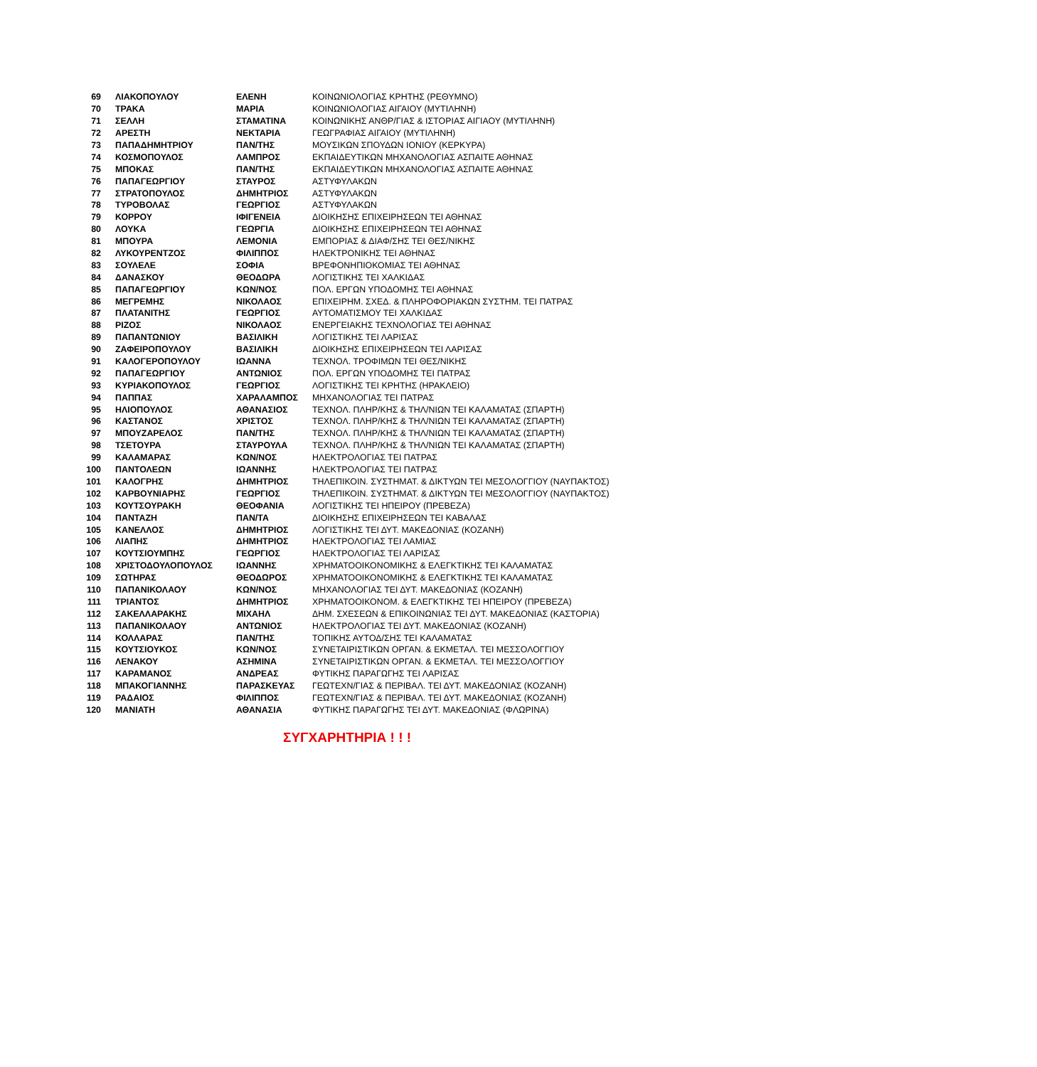| 69 | ΛΙΑΚΟΠΟΥΛΟΥ | ΕΛΕΝΗ | ΚΟΙΝΩΝΙΟΛΟΓΙΑΣ ΚΡΗΤΗΣ (ΡΕΘΥΜΝΟ) |
| 70 | ΤΡΑΚΑ | ΜΑΡΙΑ | ΚΟΙΝΩΝΙΟΛΟΓΙΑΣ ΑΙΓΑΙΟΥ (ΜΥΤΙΛΗΝΗ) |
| 71 | ΣΕΛΛΗ | ΣΤΑΜΑΤΙΝΑ | ΚΟΙΝΩΝΙΚΗΣ ΑΝΘΡ/ΓΙΑΣ & ΙΣΤΟΡΙΑΣ ΑΙΓΙΑΟΥ (ΜΥΤΙΛΗΝΗ) |
| 72 | ΑΡΕΣΤΗ | ΝΕΚΤΑΡΙΑ | ΓΕΩΓΡΑΦΙΑΣ ΑΙΓΑΙΟΥ (ΜΥΤΙΛΗΝΗ) |
| 73 | ΠΑΠΑΔΗΜΗΤΡΙΟΥ | ΠΑΝ/ΤΗΣ | ΜΟΥΣΙΚΩΝ ΣΠΟΥΔΩΝ ΙΟΝΙΟΥ (ΚΕΡΚΥΡΑ) |
| 74 | ΚΟΣΜΟΠΟΥΛΟΣ | ΛΑΜΠΡΟΣ | ΕΚΠΑΙΔΕΥΤΙΚΩΝ ΜΗΧΑΝΟΛΟΓΙΑΣ ΑΣΠΑΙΤΕ ΑΘΗΝΑΣ |
| 75 | ΜΠΟΚΑΣ | ΠΑΝ/ΤΗΣ | ΕΚΠΑΙΔΕΥΤΙΚΩΝ ΜΗΧΑΝΟΛΟΓΙΑΣ ΑΣΠΑΙΤΕ ΑΘΗΝΑΣ |
| 76 | ΠΑΠΑΓΕΩΡΓΙΟΥ | ΣΤΑΥΡΟΣ | ΑΣΤΥΦΥΛΑΚΩΝ |
| 77 | ΣΤΡΑΤΟΠΟΥΛΟΣ | ΔΗΜΗΤΡΙΟΣ | ΑΣΤΥΦΥΛΑΚΩΝ |
| 78 | ΤΥΡΟΒΟΛΑΣ | ΓΕΩΡΓΙΟΣ | ΑΣΤΥΦΥΛΑΚΩΝ |
| 79 | ΚΟΡΡΟΥ | ΙΦΙΓΕΝΕΙΑ | ΔΙΟΙΚΗΣΗΣ ΕΠΙΧΕΙΡΗΣΕΩΝ ΤΕΙ ΑΘΗΝΑΣ |
| 80 | ΛΟΥΚΑ | ΓΕΩΡΓΙΑ | ΔΙΟΙΚΗΣΗΣ ΕΠΙΧΕΙΡΗΣΕΩΝ ΤΕΙ ΑΘΗΝΑΣ |
| 81 | ΜΠΟΥΡΑ | ΛΕΜΟΝΙΑ | ΕΜΠΟΡΙΑΣ & ΔΙΑΦ/ΣΗΣ ΤΕΙ ΘΕΣ/ΝΙΚΗΣ |
| 82 | ΛΥΚΟΥΡΕΝΤΖΟΣ | ΦΙΛΙΠΠΟΣ | ΗΛΕΚΤΡΟΝΙΚΗΣ ΤΕΙ ΑΘΗΝΑΣ |
| 83 | ΣΟΥΛΕΛΕ | ΣΟΦΙΑ | ΒΡΕΦΟΝΗΠΙΟΚΟΜΙΑΣ ΤΕΙ ΑΘΗΝΑΣ |
| 84 | ΔΑΝΑΣΚΟΥ | ΘΕΟΔΩΡΑ | ΛΟΓΙΣΤΙΚΗΣ ΤΕΙ ΧΑΛΚΙΔΑΣ |
| 85 | ΠΑΠΑΓΕΩΡΓΙΟΥ | ΚΩΝ/ΝΟΣ | ΠΟΛ. ΕΡΓΩΝ ΥΠΟΔΟΜΗΣ ΤΕΙ ΑΘΗΝΑΣ |
| 86 | ΜΕΓΡΕΜΗΣ | ΝΙΚΟΛΑΟΣ | ΕΠΙΧΕΙΡΗΜ. ΣΧΕΔ. & ΠΛΗΡΟΦΟΡΙΑΚΩΝ ΣΥΣΤΗΜ. ΤΕΙ ΠΑΤΡΑΣ |
| 87 | ΠΛΑΤΑΝΙΤΗΣ | ΓΕΩΡΓΙΟΣ | ΑΥΤΟΜΑΤΙΣΜΟΥ ΤΕΙ ΧΑΛΚΙΔΑΣ |
| 88 | ΡΙΖΟΣ | ΝΙΚΟΛΑΟΣ | ΕΝΕΡΓΕΙΑΚΗΣ ΤΕΧΝΟΛΟΓΙΑΣ ΤΕΙ ΑΘΗΝΑΣ |
| 89 | ΠΑΠΑΝΤΩΝΙΟΥ | ΒΑΣΙΛΙΚΗ | ΛΟΓΙΣΤΙΚΗΣ ΤΕΙ ΛΑΡΙΣΑΣ |
| 90 | ΖΑΦΕΙΡΟΠΟΥΛΟΥ | ΒΑΣΙΛΙΚΗ | ΔΙΟΙΚΗΣΗΣ ΕΠΙΧΕΙΡΗΣΕΩΝ ΤΕΙ ΛΑΡΙΣΑΣ |
| 91 | ΚΑΛΟΓΕΡΟΠΟΥΛΟΥ | ΙΩΑΝΝΑ | ΤΕΧΝΟΛ. ΤΡΟΦΙΜΩΝ ΤΕΙ ΘΕΣ/ΝΙΚΗΣ |
| 92 | ΠΑΠΑΓΕΩΡΓΙΟΥ | ΑΝΤΩΝΙΟΣ | ΠΟΛ. ΕΡΓΩΝ ΥΠΟΔΟΜΗΣ ΤΕΙ ΠΑΤΡΑΣ |
| 93 | ΚΥΡΙΑΚΟΠΟΥΛΟΣ | ΓΕΩΡΓΙΟΣ | ΛΟΓΙΣΤΙΚΗΣ ΤΕΙ ΚΡΗΤΗΣ (ΗΡΑΚΛΕΙΟ) |
| 94 | ΠΑΠΠΑΣ | ΧΑΡΑΛΑΜΠΟΣ | ΜΗΧΑΝΟΛΟΓΙΑΣ ΤΕΙ ΠΑΤΡΑΣ |
| 95 | ΗΛΙΟΠΟΥΛΟΣ | ΑΘΑΝΑΣΙΟΣ | ΤΕΧΝΟΛ. ΠΛΗΡ/ΚΗΣ & ΤΗΛ/ΝΙΩΝ ΤΕΙ ΚΑΛΑΜΑΤΑΣ (ΣΠΑΡΤΗ) |
| 96 | ΚΑΣΤΑΝΟΣ | ΧΡΙΣΤΟΣ | ΤΕΧΝΟΛ. ΠΛΗΡ/ΚΗΣ & ΤΗΛ/ΝΙΩΝ ΤΕΙ ΚΑΛΑΜΑΤΑΣ (ΣΠΑΡΤΗ) |
| 97 | ΜΠΟΥΖΑΡΕΛΟΣ | ΠΑΝ/ΤΗΣ | ΤΕΧΝΟΛ. ΠΛΗΡ/ΚΗΣ & ΤΗΛ/ΝΙΩΝ ΤΕΙ ΚΑΛΑΜΑΤΑΣ (ΣΠΑΡΤΗ) |
| 98 | ΤΣΕΤΟΥΡΑ | ΣΤΑΥΡΟΥΛΑ | ΤΕΧΝΟΛ. ΠΛΗΡ/ΚΗΣ & ΤΗΛ/ΝΙΩΝ ΤΕΙ ΚΑΛΑΜΑΤΑΣ (ΣΠΑΡΤΗ) |
| 99 | ΚΑΛΑΜΑΡΑΣ | ΚΩΝ/ΝΟΣ | ΗΛΕΚΤΡΟΛΟΓΙΑΣ ΤΕΙ ΠΑΤΡΑΣ |
| 100 | ΠΑΝΤΟΛΕΩΝ | ΙΩΑΝΝΗΣ | ΗΛΕΚΤΡΟΛΟΓΙΑΣ ΤΕΙ ΠΑΤΡΑΣ |
| 101 | ΚΑΛΟΓΡΗΣ | ΔΗΜΗΤΡΙΟΣ | ΤΗΛΕΠΙΚΟΙΝ. ΣΥΣΤΗΜΑΤ. & ΔΙΚΤΥΩΝ ΤΕΙ ΜΕΣΟΛΟΓΓΙΟΥ (ΝΑΥΠΑΚΤΟΣ) |
| 102 | ΚΑΡΒΟΥΝΙΑΡΗΣ | ΓΕΩΡΓΙΟΣ | ΤΗΛΕΠΙΚΟΙΝ. ΣΥΣΤΗΜΑΤ. & ΔΙΚΤΥΩΝ ΤΕΙ ΜΕΣΟΛΟΓΓΙΟΥ (ΝΑΥΠΑΚΤΟΣ) |
| 103 | ΚΟΥΤΣΟΥΡΑΚΗ | ΘΕΟΦΑΝΙΑ | ΛΟΓΙΣΤΙΚΗΣ ΤΕΙ ΗΠΕΙΡΟΥ (ΠΡΕΒΕΖΑ) |
| 104 | ΠΑΝΤΑΖΗ | ΠΑΝ/ΤΑ | ΔΙΟΙΚΗΣΗΣ ΕΠΙΧΕΙΡΗΣΕΩΝ ΤΕΙ ΚΑΒΑΛΑΣ |
| 105 | ΚΑΝΕΛΛΟΣ | ΔΗΜΗΤΡΙΟΣ | ΛΟΓΙΣΤΙΚΗΣ ΤΕΙ ΔΥΤ. ΜΑΚΕΔΟΝΙΑΣ (ΚΟΖΑΝΗ) |
| 106 | ΛΙΑΠΗΣ | ΔΗΜΗΤΡΙΟΣ | ΗΛΕΚΤΡΟΛΟΓΙΑΣ ΤΕΙ ΛΑΜΙΑΣ |
| 107 | ΚΟΥΤΣΙΟΥΜΠΗΣ | ΓΕΩΡΓΙΟΣ | ΗΛΕΚΤΡΟΛΟΓΙΑΣ ΤΕΙ ΛΑΡΙΣΑΣ |
| 108 | ΧΡΙΣΤΟΔΟΥΛΟΠΟΥΛΟΣ | ΙΩΑΝΝΗΣ | ΧΡΗΜΑΤΟΟΙΚΟΝΟΜΙΚΗΣ & ΕΛΕΓΚΤΙΚΗΣ ΤΕΙ ΚΑΛΑΜΑΤΑΣ |
| 109 | ΣΩΤΗΡΑΣ | ΘΕΟΔΩΡΟΣ | ΧΡΗΜΑΤΟΟΙΚΟΝΟΜΙΚΗΣ & ΕΛΕΓΚΤΙΚΗΣ ΤΕΙ ΚΑΛΑΜΑΤΑΣ |
| 110 | ΠΑΠΑΝΙΚΟΛΑΟΥ | ΚΩΝ/ΝΟΣ | ΜΗΧΑΝΟΛΟΓΙΑΣ ΤΕΙ ΔΥΤ. ΜΑΚΕΔΟΝΙΑΣ (ΚΟΖΑΝΗ) |
| 111 | ΤΡΙΑΝΤΟΣ | ΔΗΜΗΤΡΙΟΣ | ΧΡΗΜΑΤΟΟΙΚΟΝΟΜ. & ΕΛΕΓΚΤΙΚΗΣ ΤΕΙ ΗΠΕΙΡΟΥ (ΠΡΕΒΕΖΑ) |
| 112 | ΣΑΚΕΛΛΑΡΑΚΗΣ | ΜΙΧΑΗΛ | ΔΗΜ. ΣΧΕΣΕΩΝ & ΕΠΙΚΟΙΝΩΝΙΑΣ ΤΕΙ ΔΥΤ. ΜΑΚΕΔΟΝΙΑΣ (ΚΑΣΤΟΡΙΑ) |
| 113 | ΠΑΠΑΝΙΚΟΛΑΟΥ | ΑΝΤΩΝΙΟΣ | ΗΛΕΚΤΡΟΛΟΓΙΑΣ ΤΕΙ ΔΥΤ. ΜΑΚΕΔΟΝΙΑΣ (ΚΟΖΑΝΗ) |
| 114 | ΚΟΛΛΑΡΑΣ | ΠΑΝ/ΤΗΣ | ΤΟΠΙΚΗΣ ΑΥΤΟΔ/ΣΗΣ ΤΕΙ ΚΑΛΑΜΑΤΑΣ |
| 115 | ΚΟΥΤΣΙΟΥΚΟΣ | ΚΩΝ/ΝΟΣ | ΣΥΝΕΤΑΙΡΙΣΤΙΚΩΝ ΟΡΓΑΝ. & ΕΚΜΕΤΑΛ. ΤΕΙ ΜΕΣΣΟΛΟΓΓΙΟΥ |
| 116 | ΛΕΝΑΚΟΥ | ΑΣΗΜΙΝΑ | ΣΥΝΕΤΑΙΡΙΣΤΙΚΩΝ ΟΡΓΑΝ. & ΕΚΜΕΤΑΛ. ΤΕΙ ΜΕΣΣΟΛΟΓΓΙΟΥ |
| 117 | ΚΑΡΑΜΑΝΟΣ | ΑΝΔΡΕΑΣ | ΦΥΤΙΚΗΣ ΠΑΡΑΓΩΓΗΣ ΤΕΙ ΛΑΡΙΣΑΣ |
| 118 | ΜΠΑΚΟΓΙΑΝΝΗΣ | ΠΑΡΑΣΚΕΥΑΣ | ΓΕΩΤΕΧΝ/ΓΙΑΣ & ΠΕΡΙΒΑΛ. ΤΕΙ ΔΥΤ. ΜΑΚΕΔΟΝΙΑΣ (ΚΟΖΑΝΗ) |
| 119 | ΡΑΔΑΙΟΣ | ΦΙΛΙΠΠΟΣ | ΓΕΩΤΕΧΝ/ΓΙΑΣ & ΠΕΡΙΒΑΛ. ΤΕΙ ΔΥΤ. ΜΑΚΕΔΟΝΙΑΣ (ΚΟΖΑΝΗ) |
| 120 | ΜΑΝΙΑΤΗ | ΑΘΑΝΑΣΙΑ | ΦΥΤΙΚΗΣ ΠΑΡΑΓΩΓΗΣ ΤΕΙ ΔΥΤ. ΜΑΚΕΔΟΝΙΑΣ (ΦΛΩΡΙΝΑ) |
ΣΥΓΧΑΡΗΤΗΡΙΑ ! ! !